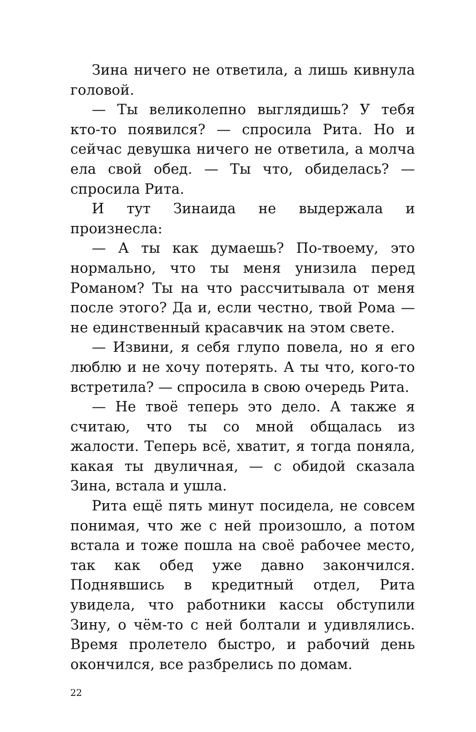Зина ничего не ответила, а лишь кивнула головой.
— Ты великолепно выглядишь? У тебя кто-то появился? — спросила Рита. Но и сейчас девушка ничего не ответила, а молча ела свой обед. — Ты что, обиделась? — спросила Рита.
И тут Зинаида не выдержала и произнесла:
— А ты как думаешь? По-твоему, это нормально, что ты меня унизила перед Романом? Ты на что рассчитывала от меня после этого? Да и, если честно, твой Рома — не единственный красавчик на этом свете.
— Извини, я себя глупо повела, но я его люблю и не хочу потерять. А ты что, кого-то встретила? — спросила в свою очередь Рита.
— Не твоё теперь это дело. А также я считаю, что ты со мной общалась из жалости. Теперь всё, хватит, я тогда поняла, какая ты двуличная, — с обидой сказала Зина, встала и ушла.
Рита ещё пять минут посидела, не совсем понимая, что же с ней произошло, а потом встала и тоже пошла на своё рабочее место, так как обед уже давно закончился. Поднявшись в кредитный отдел, Рита увидела, что работники кассы обступили Зину, о чём-то с ней болтали и удивлялись. Время пролетело быстро, и рабочий день окончился, все разбрелись по домам.
22